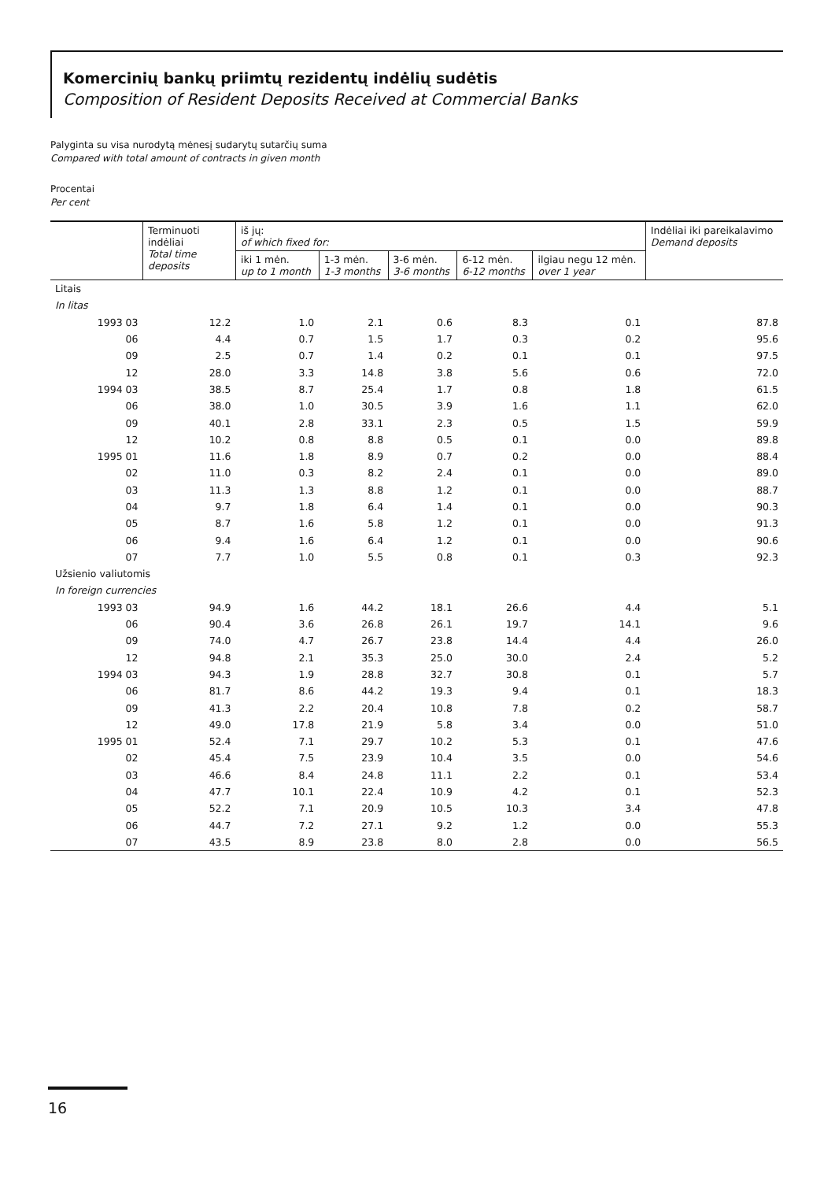Komercinių bankų priimtų rezidentų indėlių sudėtis
Composition of Resident Deposits Received at Commercial Banks
Palyginta su visa nurodytą mėnesį sudarytų sutarčių suma
Compared with total amount of contracts in given month
Procentai
Per cent
| | Terminuoti indėliai Total time deposits | iš jų: of which fixed for: | | | | | Indėliai iki pareikalavimo Demand deposits |
| --- | --- | --- | --- | --- | --- | --- | --- |
| | | iki 1 mėn. up to 1 month | 1-3 mėn. 1-3 months | 3-6 mėn. 3-6 months | 6-12 mėn. 6-12 months | ilgiau negu 12 mėn. over 1 year | |
| Litais | | | | | | | |
| In litas | | | | | | | |
| 1993 03 | 12.2 | 1.0 | 2.1 | 0.6 | 8.3 | 0.1 | 87.8 |
| 06 | 4.4 | 0.7 | 1.5 | 1.7 | 0.3 | 0.2 | 95.6 |
| 09 | 2.5 | 0.7 | 1.4 | 0.2 | 0.1 | 0.1 | 97.5 |
| 12 | 28.0 | 3.3 | 14.8 | 3.8 | 5.6 | 0.6 | 72.0 |
| 1994 03 | 38.5 | 8.7 | 25.4 | 1.7 | 0.8 | 1.8 | 61.5 |
| 06 | 38.0 | 1.0 | 30.5 | 3.9 | 1.6 | 1.1 | 62.0 |
| 09 | 40.1 | 2.8 | 33.1 | 2.3 | 0.5 | 1.5 | 59.9 |
| 12 | 10.2 | 0.8 | 8.8 | 0.5 | 0.1 | 0.0 | 89.8 |
| 1995 01 | 11.6 | 1.8 | 8.9 | 0.7 | 0.2 | 0.0 | 88.4 |
| 02 | 11.0 | 0.3 | 8.2 | 2.4 | 0.1 | 0.0 | 89.0 |
| 03 | 11.3 | 1.3 | 8.8 | 1.2 | 0.1 | 0.0 | 88.7 |
| 04 | 9.7 | 1.8 | 6.4 | 1.4 | 0.1 | 0.0 | 90.3 |
| 05 | 8.7 | 1.6 | 5.8 | 1.2 | 0.1 | 0.0 | 91.3 |
| 06 | 9.4 | 1.6 | 6.4 | 1.2 | 0.1 | 0.0 | 90.6 |
| 07 | 7.7 | 1.0 | 5.5 | 0.8 | 0.1 | 0.3 | 92.3 |
| Užsienio valiutomis | | | | | | | |
| In foreign currencies | | | | | | | |
| 1993 03 | 94.9 | 1.6 | 44.2 | 18.1 | 26.6 | 4.4 | 5.1 |
| 06 | 90.4 | 3.6 | 26.8 | 26.1 | 19.7 | 14.1 | 9.6 |
| 09 | 74.0 | 4.7 | 26.7 | 23.8 | 14.4 | 4.4 | 26.0 |
| 12 | 94.8 | 2.1 | 35.3 | 25.0 | 30.0 | 2.4 | 5.2 |
| 1994 03 | 94.3 | 1.9 | 28.8 | 32.7 | 30.8 | 0.1 | 5.7 |
| 06 | 81.7 | 8.6 | 44.2 | 19.3 | 9.4 | 0.1 | 18.3 |
| 09 | 41.3 | 2.2 | 20.4 | 10.8 | 7.8 | 0.2 | 58.7 |
| 12 | 49.0 | 17.8 | 21.9 | 5.8 | 3.4 | 0.0 | 51.0 |
| 1995 01 | 52.4 | 7.1 | 29.7 | 10.2 | 5.3 | 0.1 | 47.6 |
| 02 | 45.4 | 7.5 | 23.9 | 10.4 | 3.5 | 0.0 | 54.6 |
| 03 | 46.6 | 8.4 | 24.8 | 11.1 | 2.2 | 0.1 | 53.4 |
| 04 | 47.7 | 10.1 | 22.4 | 10.9 | 4.2 | 0.1 | 52.3 |
| 05 | 52.2 | 7.1 | 20.9 | 10.5 | 10.3 | 3.4 | 47.8 |
| 06 | 44.7 | 7.2 | 27.1 | 9.2 | 1.2 | 0.0 | 55.3 |
| 07 | 43.5 | 8.9 | 23.8 | 8.0 | 2.8 | 0.0 | 56.5 |
16